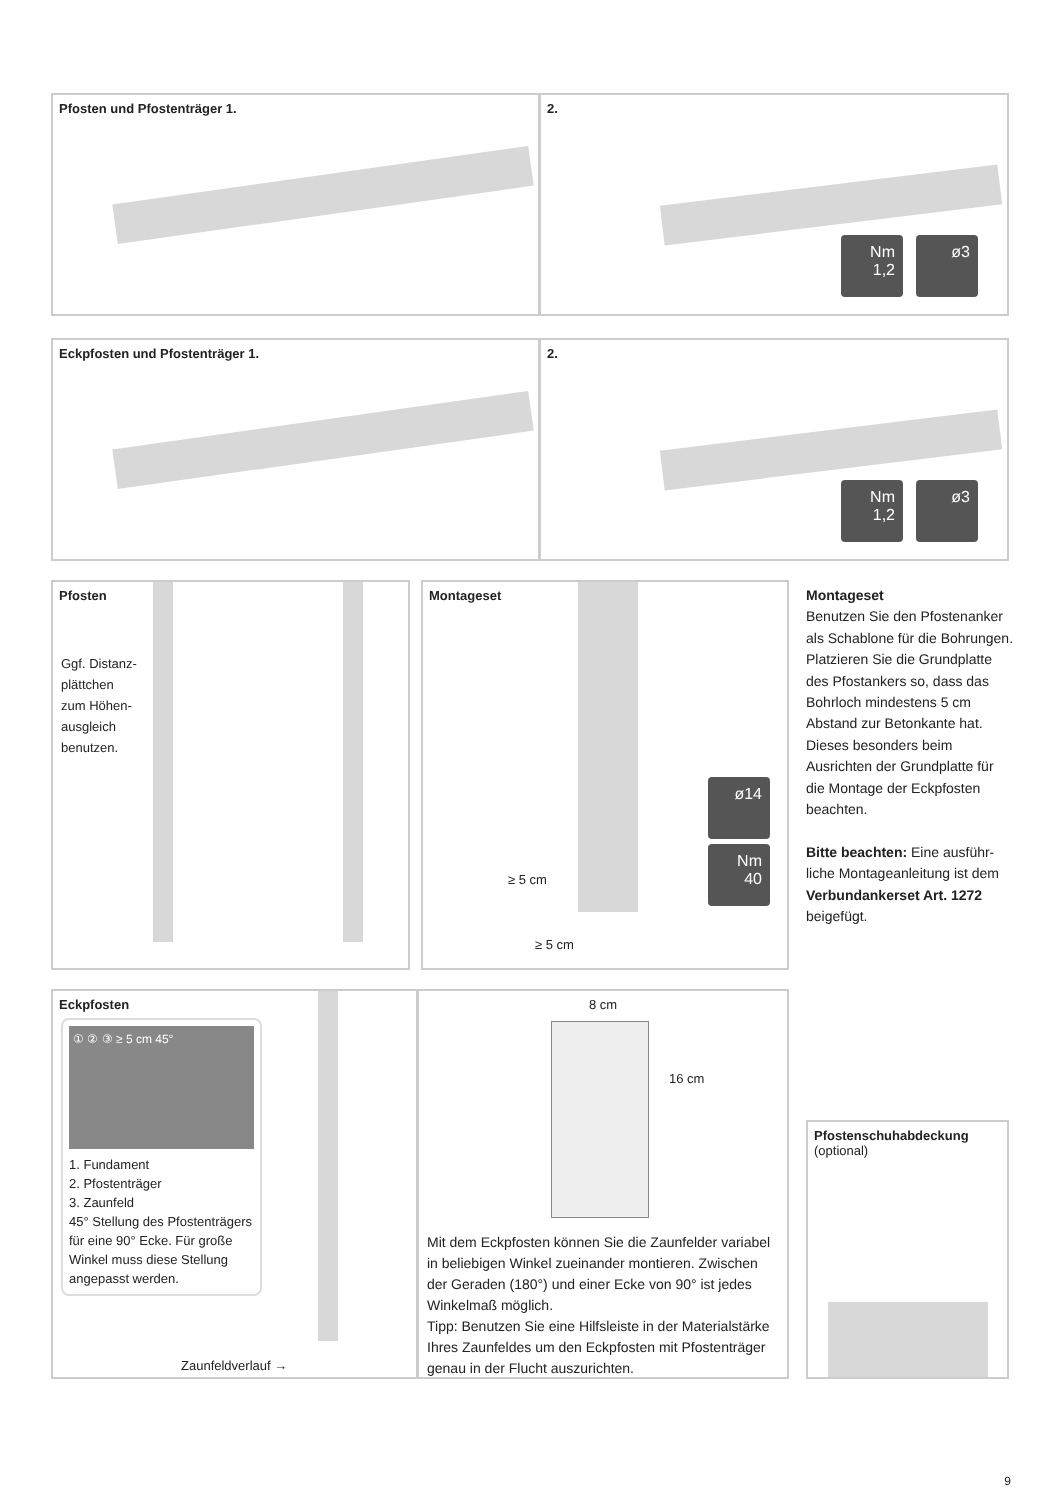Pfosten und Pfostenträger 1.
2.
Nm 1,2 ø3
Eckpfosten und Pfostenträger 1.
2.
Nm 1,2 ø3
Pfosten
Ggf. Distanz-plättchen zum Höhen-ausgleich benutzen.
Montageset
≥ 5 cm
≥ 5 cm
ø14
Nm 40
Montageset
Benutzen Sie den Pfostenanker als Schablone für die Bohrungen. Platzieren Sie die Grundplatte des Pfostankers so, dass das Bohrloch mindestens 5 cm Abstand zur Betonkante hat. Dieses besonders beim Ausrichten der Grundplatte für die Montage der Eckpfosten beachten.
Bitte beachten: Eine ausführ-liche Montageanleitung ist dem Verbundankerset Art. 1272 beigefügt.
Eckpfosten
① ② ③ ≥ 5 cm 45°
1. Fundament
2. Pfostenträger
3. Zaunfeld
45° Stellung des Pfostenträgers für eine 90° Ecke. Für große Winkel muss diese Stellung angepasst werden.
Zaunfeldverlauf →
8 cm
16 cm
Mit dem Eckpfosten können Sie die Zaunfelder variabel in beliebigen Winkel zueinander montieren. Zwischen der Geraden (180°) und einer Ecke von 90° ist jedes Winkelmaß möglich.
Tipp: Benutzen Sie eine Hilfsleiste in der Materialstärke Ihres Zaunfeldes um den Eckpfosten mit Pfostenträger genau in der Flucht auszurichten.
Pfostenschuhabdeckung
(optional)
9